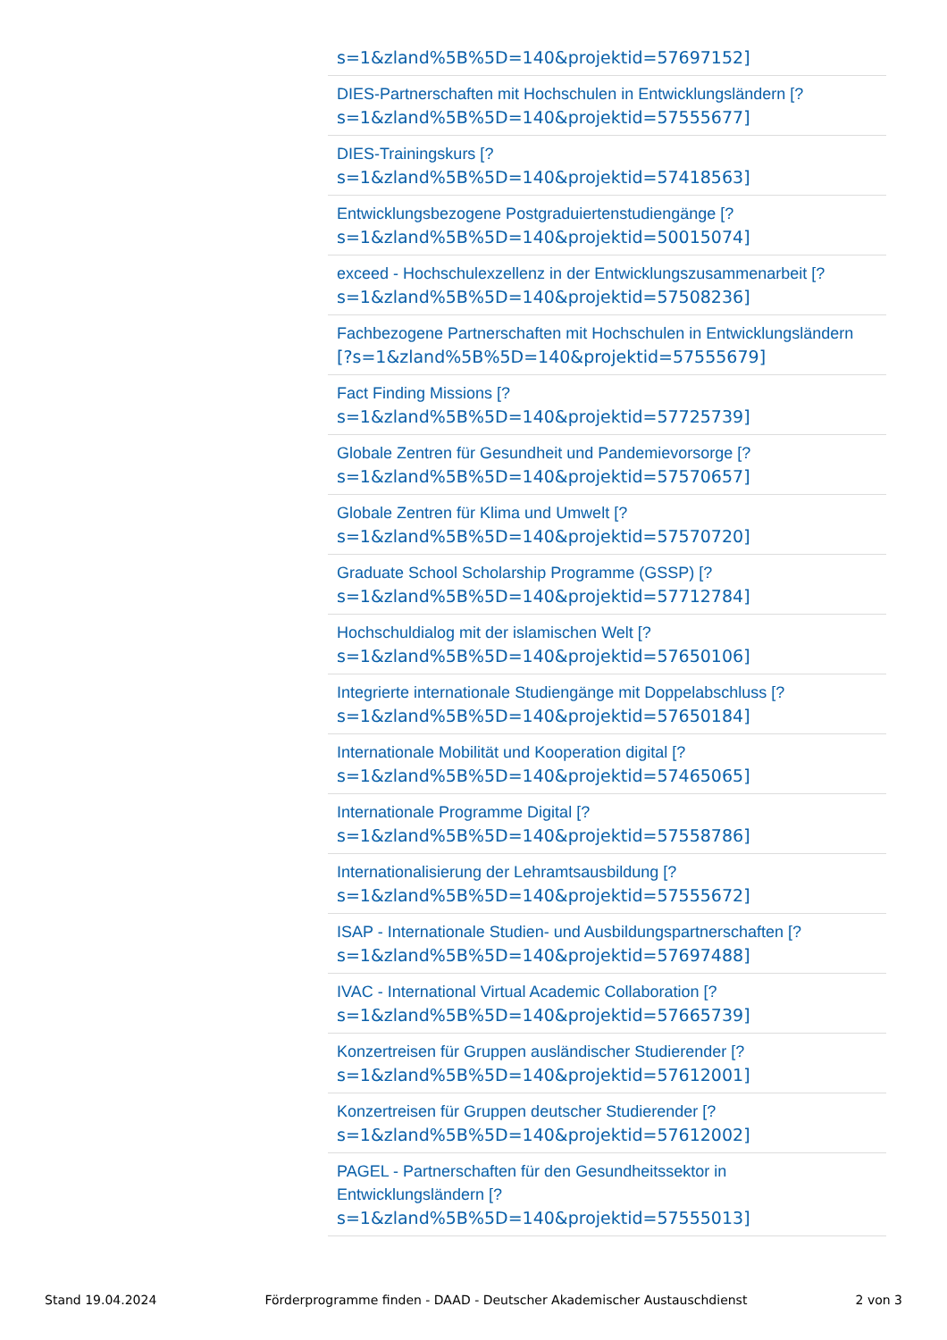s=1&zland%5B%5D=140&projektid=57697152]
DIES-Partnerschaften mit Hochschulen in Entwicklungsländern [?
s=1&zland%5B%5D=140&projektid=57555677]
DIES-Trainingskurs [?
s=1&zland%5B%5D=140&projektid=57418563]
Entwicklungsbezogene Postgraduiertenstudiengänge [?
s=1&zland%5B%5D=140&projektid=50015074]
exceed - Hochschulexzellenz in der Entwicklungszusammenarbeit [?
s=1&zland%5B%5D=140&projektid=57508236]
Fachbezogene Partnerschaften mit Hochschulen in Entwicklungsländern
[?s=1&zland%5B%5D=140&projektid=57555679]
Fact Finding Missions [?
s=1&zland%5B%5D=140&projektid=57725739]
Globale Zentren für Gesundheit und Pandemievorsorge [?
s=1&zland%5B%5D=140&projektid=57570657]
Globale Zentren für Klima und Umwelt [?
s=1&zland%5B%5D=140&projektid=57570720]
Graduate School Scholarship Programme (GSSP) [?
s=1&zland%5B%5D=140&projektid=57712784]
Hochschuldialog mit der islamischen Welt [?
s=1&zland%5B%5D=140&projektid=57650106]
Integrierte internationale Studiengänge mit Doppelabschluss [?
s=1&zland%5B%5D=140&projektid=57650184]
Internationale Mobilität und Kooperation digital [?
s=1&zland%5B%5D=140&projektid=57465065]
Internationale Programme Digital [?
s=1&zland%5B%5D=140&projektid=57558786]
Internationalisierung der Lehramtsausbildung [?
s=1&zland%5B%5D=140&projektid=57555672]
ISAP - Internationale Studien- und Ausbildungspartnerschaften [?
s=1&zland%5B%5D=140&projektid=57697488]
IVAC - International Virtual Academic Collaboration [?
s=1&zland%5B%5D=140&projektid=57665739]
Konzertreisen für Gruppen ausländischer Studierender [?
s=1&zland%5B%5D=140&projektid=57612001]
Konzertreisen für Gruppen deutscher Studierender [?
s=1&zland%5B%5D=140&projektid=57612002]
PAGEL - Partnerschaften für den Gesundheitssektor in
Entwicklungsländern [?
s=1&zland%5B%5D=140&projektid=57555013]
Stand 19.04.2024 Förderprogramme finden - DAAD - Deutscher Akademischer Austauschdienst 2 von 3